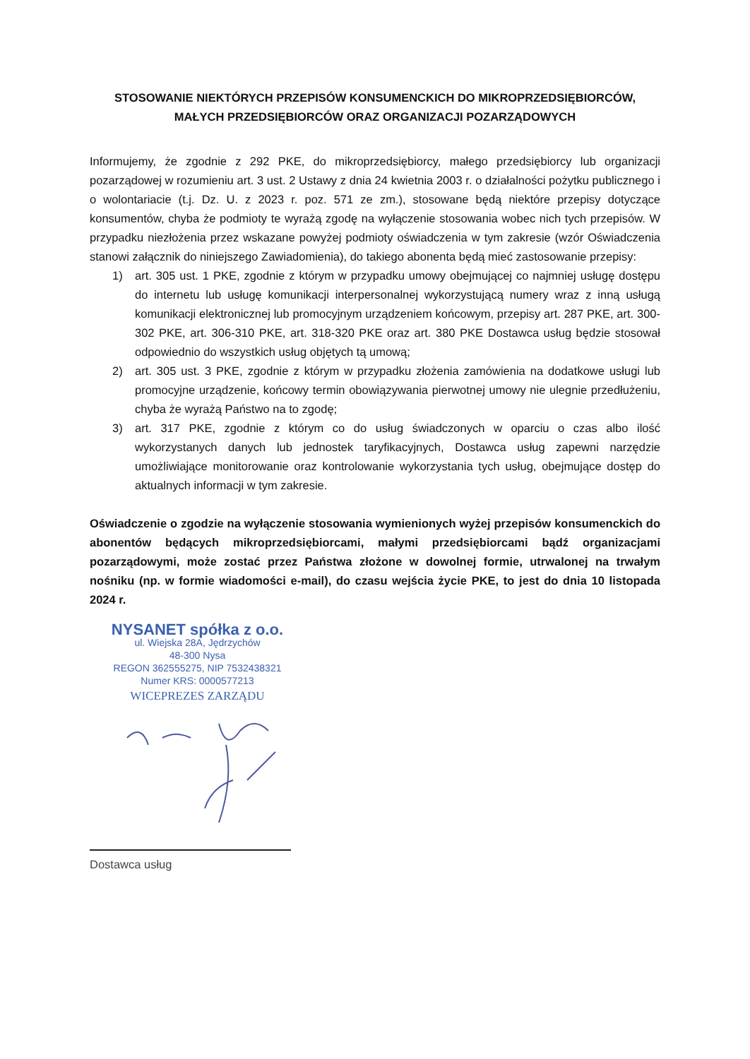STOSOWANIE NIEKTÓRYCH PRZEPISÓW KONSUMENCKICH DO MIKROPRZEDSIĘBIORCÓW, MAŁYCH PRZEDSIĘBIORCÓW ORAZ ORGANIZACJI POZARZĄDOWYCH
Informujemy, że zgodnie z 292 PKE, do mikroprzedsiębiorcy, małego przedsiębiorcy lub organizacji pozarządowej w rozumieniu art. 3 ust. 2 Ustawy z dnia 24 kwietnia 2003 r. o działalności pożytku publicznego i o wolontariacie (t.j. Dz. U. z 2023 r. poz. 571 ze zm.), stosowane będą niektóre przepisy dotyczące konsumentów, chyba że podmioty te wyrażą zgodę na wyłączenie stosowania wobec nich tych przepisów. W przypadku niezłożenia przez wskazane powyżej podmioty oświadczenia w tym zakresie (wzór Oświadczenia stanowi załącznik do niniejszego Zawiadomienia), do takiego abonenta będą mieć zastosowanie przepisy:
1) art. 305 ust. 1 PKE, zgodnie z którym w przypadku umowy obejmującej co najmniej usługę dostępu do internetu lub usługę komunikacji interpersonalnej wykorzystującą numery wraz z inną usługą komunikacji elektronicznej lub promocyjnym urządzeniem końcowym, przepisy art. 287 PKE, art. 300-302 PKE, art. 306-310 PKE, art. 318-320 PKE oraz art. 380 PKE Dostawca usług będzie stosował odpowiednio do wszystkich usług objętych tą umową;
2) art. 305 ust. 3 PKE, zgodnie z którym w przypadku złożenia zamówienia na dodatkowe usługi lub promocyjne urządzenie, końcowy termin obowiązywania pierwotnej umowy nie ulegnie przedłużeniu, chyba że wyrażą Państwo na to zgodę;
3) art. 317 PKE, zgodnie z którym co do usług świadczonych w oparciu o czas albo ilość wykorzystanych danych lub jednostek taryfikacyjnych, Dostawca usług zapewni narzędzie umożliwiające monitorowanie oraz kontrolowanie wykorzystania tych usług, obejmujące dostęp do aktualnych informacji w tym zakresie.
Oświadczenie o zgodzie na wyłączenie stosowania wymienionych wyżej przepisów konsumenckich do abonentów będących mikroprzedsiębiorcami, małymi przedsiębiorcami bądź organizacjami pozarządowymi, może zostać przez Państwa złożone w dowolnej formie, utrwalonej na trwałym nośniku (np. w formie wiadomości e-mail), do czasu wejścia życie PKE, to jest do dnia 10 listopada 2024 r.
NYSANET spółka z o.o.
ul. Wiejska 28A, Jędrzychów
48-300 Nysa
REGON 362555275, NIP 7532438321
Numer KRS: 0000577213
WICEPREZES ZARZĄDU
Dostawca usług